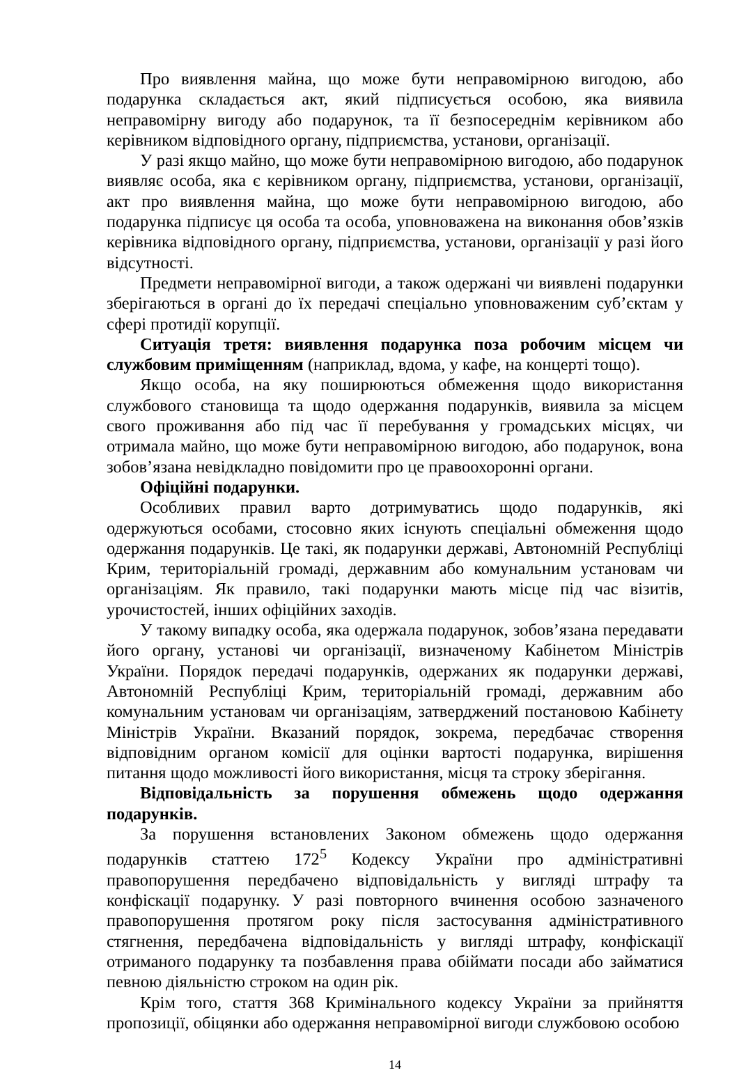Про виявлення майна, що може бути неправомірною вигодою, або подарунка складається акт, який підписується особою, яка виявила неправомірну вигоду або подарунок, та її безпосереднім керівником або керівником відповідного органу, підприємства, установи, організації.
У разі якщо майно, що може бути неправомірною вигодою, або подарунок виявляє особа, яка є керівником органу, підприємства, установи, організації, акт про виявлення майна, що може бути неправомірною вигодою, або подарунка підписує ця особа та особа, уповноважена на виконання обов’язків керівника відповідного органу, підприємства, установи, організації у разі його відсутності.
Предмети неправомірної вигоди, а також одержані чи виявлені подарунки зберігаються в органі до їх передачі спеціально уповноваженим суб’єктам у сфері протидії корупції.
Ситуація третя: виявлення подарунка поза робочим місцем чи службовим приміщенням (наприклад, вдома, у кафе, на концерті тощо).
Якщо особа, на яку поширюються обмеження щодо використання службового становища та щодо одержання подарунків, виявила за місцем свого проживання або під час її перебування у громадських місцях, чи отримала майно, що може бути неправомірною вигодою, або подарунок, вона зобов’язана невідкладно повідомити про це правоохоронні органи.
Офіційні подарунки.
Особливих правил варто дотримуватись щодо подарунків, які одержуються особами, стосовно яких існують спеціальні обмеження щодо одержання подарунків. Це такі, як подарунки державі, Автономній Республіці Крим, територіальній громаді, державним або комунальним установам чи організаціям. Як правило, такі подарунки мають місце під час візитів, урочистостей, інших офіційних заходів.
У такому випадку особа, яка одержала подарунок, зобов’язана передавати його органу, установі чи організації, визначеному Кабінетом Міністрів України. Порядок передачі подарунків, одержаних як подарунки державі, Автономній Республіці Крим, територіальній громаді, державним або комунальним установам чи організаціям, затверджений постановою Кабінету Міністрів України. Вказаний порядок, зокрема, передбачає створення відповідним органом комісії для оцінки вартості подарунка, вирішення питання щодо можливості його використання, місця та строку зберігання.
Відповідальність за порушення обмежень щодо одержання подарунків.
За порушення встановлених Законом обмежень щодо одержання подарунків статтею 172<sup>5</sup> Кодексу України про адміністративні правопорушення передбачено відповідальність у вигляді штрафу та конфіскації подарунку. У разі повторного вчинення особою зазначеного правопорушення протягом року після застосування адміністративного стягнення, передбачена відповідальність у вигляді штрафу, конфіскації отриманого подарунку та позбавлення права обіймати посади або займатися певною діяльністю строком на один рік.
Крім того, стаття 368 Кримінального кодексу України за прийняття пропозиції, обіцянки або одержання неправомірної вигоди службовою особою
14